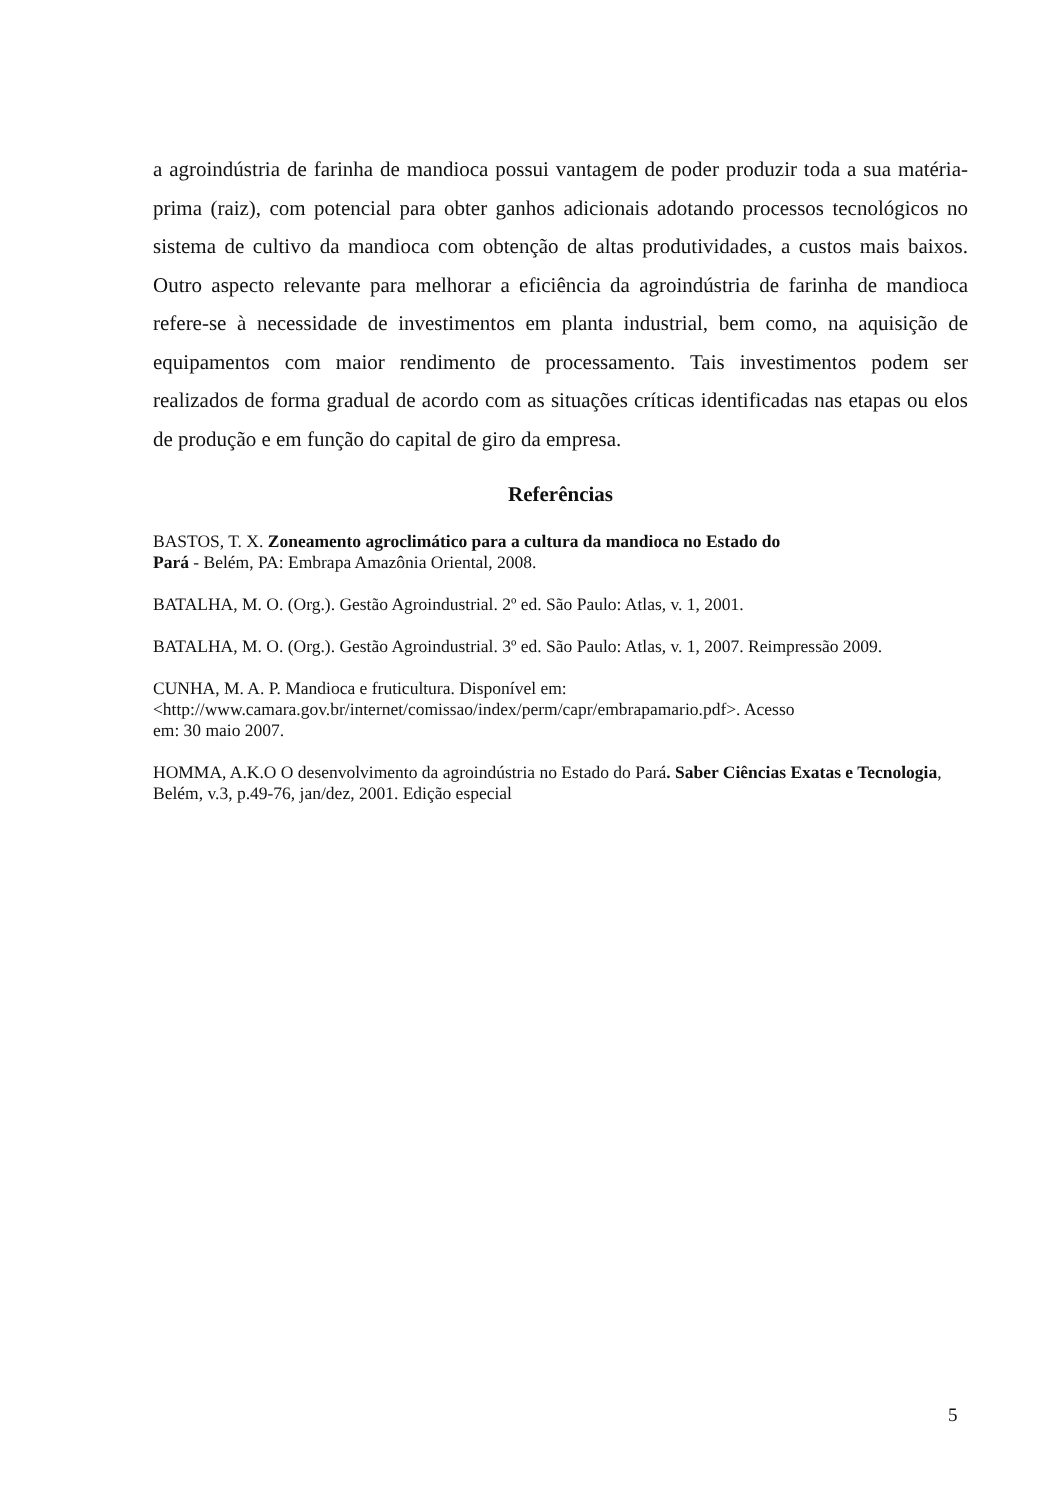a agroindústria de farinha de mandioca possui vantagem de poder produzir toda a sua matéria-prima (raiz), com potencial para obter ganhos adicionais adotando processos tecnológicos no sistema de cultivo da mandioca com obtenção de altas produtividades, a custos mais baixos. Outro aspecto relevante para melhorar a eficiência da agroindústria de farinha de mandioca refere-se à necessidade de investimentos em planta industrial, bem como, na aquisição de equipamentos com maior rendimento de processamento. Tais investimentos podem ser realizados de forma gradual de acordo com as situações críticas identificadas nas etapas ou elos de produção e em função do capital de giro da empresa.
Referências
BASTOS, T. X. Zoneamento agroclimático para a cultura da mandioca no Estado do
Pará - Belém, PA: Embrapa Amazônia Oriental, 2008.
BATALHA, M. O. (Org.). Gestão Agroindustrial. 2º ed. São Paulo: Atlas, v. 1, 2001.
BATALHA, M. O. (Org.). Gestão Agroindustrial. 3º ed. São Paulo: Atlas, v. 1, 2007. Reimpressão 2009.
CUNHA, M. A. P. Mandioca e fruticultura. Disponível em:
<http://www.camara.gov.br/internet/comissao/index/perm/capr/embrapamario.pdf>. Acesso
em: 30 maio 2007.
HOMMA, A.K.O O desenvolvimento da agroindústria no Estado do Pará. Saber Ciências Exatas e Tecnologia, Belém, v.3, p.49-76, jan/dez, 2001. Edição especial
5